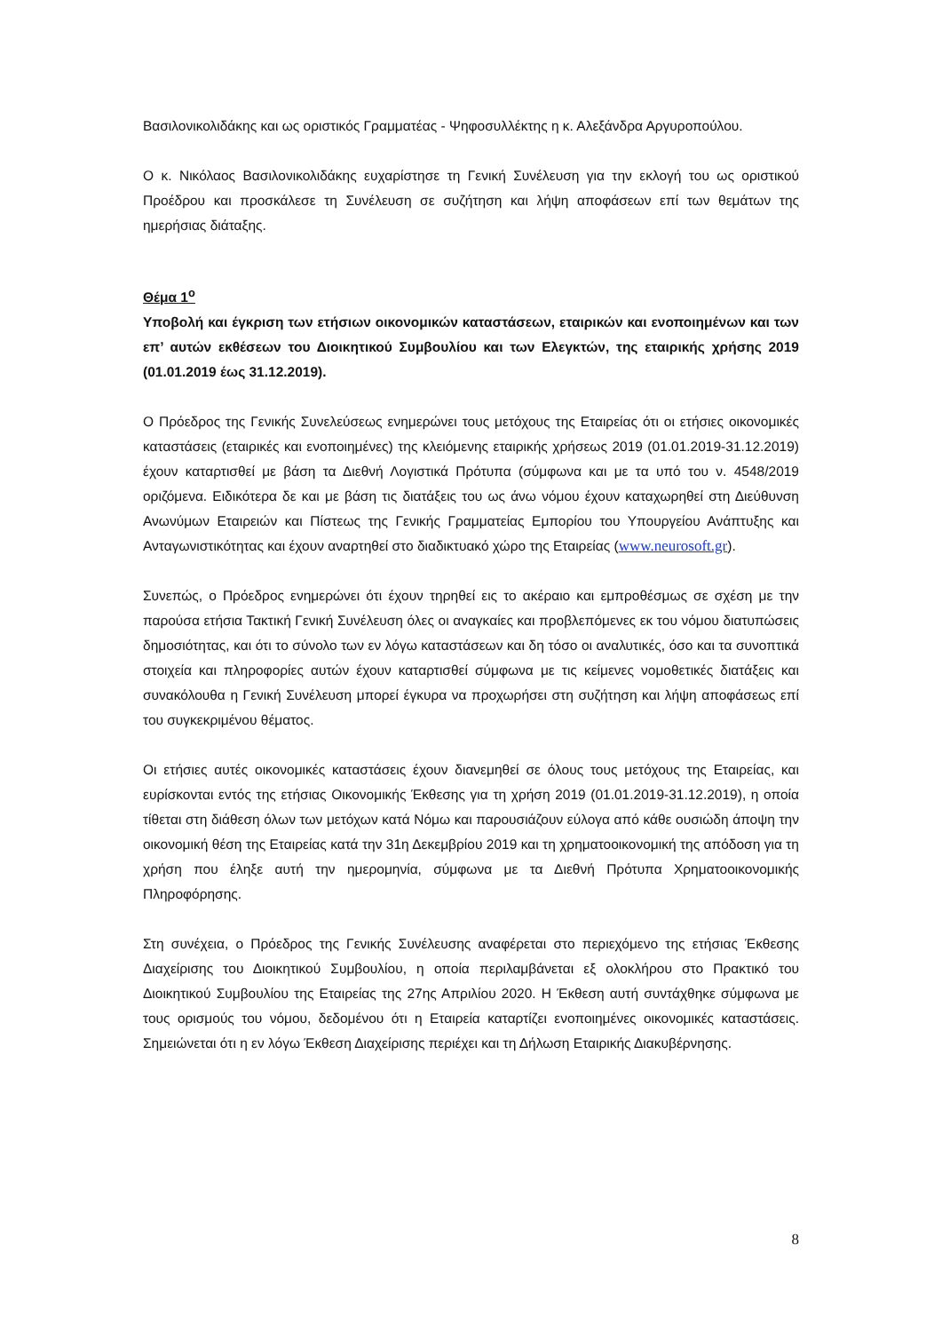Βασιλονικολιδάκης και ως οριστικός Γραμματέας - Ψηφοσυλλέκτης η κ. Αλεξάνδρα Αργυροπούλου.
Ο κ. Νικόλαος Βασιλονικολιδάκης ευχαρίστησε τη Γενική Συνέλευση για την εκλογή του ως οριστικού Προέδρου και προσκάλεσε τη Συνέλευση σε συζήτηση και λήψη αποφάσεων επί των θεμάτων της ημερήσιας διάταξης.
Θέμα 1<sup>ο</sup>
Υποβολή και έγκριση των ετήσιων οικονομικών καταστάσεων, εταιρικών και ενοποιημένων και των επ’ αυτών εκθέσεων του Διοικητικού Συμβουλίου και των Ελεγκτών, της εταιρικής χρήσης 2019 (01.01.2019 έως 31.12.2019).
Ο Πρόεδρος της Γενικής Συνελεύσεως ενημερώνει τους μετόχους της Εταιρείας ότι οι ετήσιες οικονομικές καταστάσεις (εταιρικές και ενοποιημένες) της κλειόμενης εταιρικής χρήσεως 2019 (01.01.2019-31.12.2019) έχουν καταρτισθεί με βάση τα Διεθνή Λογιστικά Πρότυπα (σύμφωνα και με τα υπό του ν. 4548/2019 οριζόμενα. Ειδικότερα δε και με βάση τις διατάξεις του ως άνω νόμου έχουν καταχωρηθεί στη Διεύθυνση Ανωνύμων Εταιρειών και Πίστεως της Γενικής Γραμματείας Εμπορίου του Υπουργείου Ανάπτυξης και Ανταγωνιστικότητας και έχουν αναρτηθεί στο διαδικτυακό χώρο της Εταιρείας (www.neurosoft.gr).
Συνεπώς, ο Πρόεδρος ενημερώνει ότι έχουν τηρηθεί εις το ακέραιο και εμπροθέσμως σε σχέση με την παρούσα ετήσια Τακτική Γενική Συνέλευση όλες οι αναγκαίες και προβλεπόμενες εκ του νόμου διατυπώσεις δημοσιότητας, και ότι το σύνολο των εν λόγω καταστάσεων και δη τόσο οι αναλυτικές, όσο και τα συνοπτικά στοιχεία και πληροφορίες αυτών έχουν καταρτισθεί σύμφωνα με τις κείμενες νομοθετικές διατάξεις και συνακόλουθα η Γενική Συνέλευση μπορεί έγκυρα να προχωρήσει στη συζήτηση και λήψη αποφάσεως επί του συγκεκριμένου θέματος.
Οι ετήσιες αυτές οικονομικές καταστάσεις έχουν διανεμηθεί σε όλους τους μετόχους της Εταιρείας, και ευρίσκονται εντός της ετήσιας Οικονομικής Έκθεσης για τη χρήση 2019 (01.01.2019-31.12.2019), η οποία τίθεται στη διάθεση όλων των μετόχων κατά Νόμω και παρουσιάζουν εύλογα από κάθε ουσιώδη άποψη την οικονομική θέση της Εταιρείας κατά την 31η Δεκεμβρίου 2019 και τη χρηματοοικονομική της απόδοση για τη χρήση που έληξε αυτή την ημερομηνία, σύμφωνα με τα Διεθνή Πρότυπα Χρηματοοικονομικής Πληροφόρησης.
Στη συνέχεια, ο Πρόεδρος της Γενικής Συνέλευσης αναφέρεται στο περιεχόμενο της ετήσιας Έκθεσης Διαχείρισης του Διοικητικού Συμβουλίου, η οποία περιλαμβάνεται εξ ολοκλήρου στο Πρακτικό του Διοικητικού Συμβουλίου της Εταιρείας της 27ης Απριλίου 2020. Η Έκθεση αυτή συντάχθηκε σύμφωνα με τους ορισμούς του νόμου, δεδομένου ότι η Εταιρεία καταρτίζει ενοποιημένες οικονομικές καταστάσεις. Σημειώνεται ότι η εν λόγω Έκθεση Διαχείρισης περιέχει και τη Δήλωση Εταιρικής Διακυβέρνησης.
8